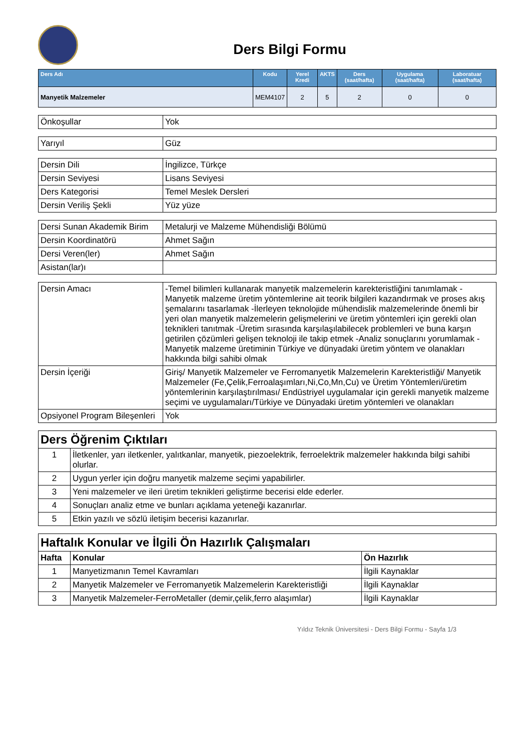Ders Bilgi Formu
| Ders Adı | Kodu | Yerel Kredi | AKTS | Ders (saat/hafta) | Uygulama (saat/hafta) | Laboratuar (saat/hafta) |
| --- | --- | --- | --- | --- | --- | --- |
| Manyetik Malzemeler | MEM4107 | 2 | 5 | 2 | 0 | 0 |
| Önkoşullar | Yok |
| Yarıyıl | Güz |
| Dersin Dili | İngilizce, Türkçe |
| Dersin Seviyesi | Lisans Seviyesi |
| Ders Kategorisi | Temel Meslek Dersleri |
| Dersin Veriliş Şekli | Yüz yüze |
| Dersi Sunan Akademik Birim | Metalurji ve Malzeme Mühendisliği Bölümü |
| Dersin Koordinatörü | Ahmet Sağın |
| Dersi Veren(ler) | Ahmet Sağın |
| Asistan(lar)ı | |
| Dersin Amacı | -Temel bilimleri kullanarak manyetik malzemelerin karekteristliğini tanımlamak -Manyetik malzeme üretim yöntemlerine ait teorik bilgileri kazandırmak ve proses akış şemalarını tasarlamak -İlerleyen teknolojide mühendislik malzemelerinde önemli bir yeri olan manyetik malzemelerin gelişmelerini ve üretim yöntemleri için gerekli olan teknikleri tanıtmak -Üretim sırasında karşılaşılabilecek problemleri ve buna karşın getirilen çözümleri gelişen teknoloji ile takip etmek -Analiz sonuçlarını yorumlamak -Manyetik malzeme üretiminin Türkiye ve dünyadaki üretim yöntem ve olanakları hakkında bilgi sahibi olmak |
| Dersin İçeriği | Giriş/ Manyetik Malzemeler ve Ferromanyetik Malzemelerin Karekteristliği/ Manyetik Malzemeler (Fe,Çelik,Ferroalaşımları,Ni,Co,Mn,Cu) ve Üretim Yöntemleri/üretim yöntemlerinin karşılaştırılması/ Endüstriyel uygulamalar için gerekli manyetik malzeme seçimi ve uygulamaları/Türkiye ve Dünyadaki üretim yöntemleri ve olanakları |
| Opsiyonel Program Bileşenleri | Yok |
| Ders Öğrenim Çıktıları | |
| 1 | İletkenler, yarı iletkenler, yalıtkanlar, manyetik, piezoelektrik, ferroelektrik malzemeler hakkında bilgi sahibi olurlar. |
| 2 | Uygun yerler için doğru manyetik malzeme seçimi yapabilirler. |
| 3 | Yeni malzemeler ve ileri üretim teknikleri geliştirme becerisi elde ederler. |
| 4 | Sonuçları analiz etme ve bunları açıklama yeteneği kazanırlar. |
| 5 | Etkin yazılı ve sözlü iletişim becerisi kazanırlar. |
| Haftalık Konular ve İlgili Ön Hazırlık Çalışmaları | | |
| Hafta | Konular | Ön Hazırlık |
| 1 | Manyetizmanın Temel Kavramları | İlgili Kaynaklar |
| 2 | Manyetik Malzemeler ve Ferromanyetik Malzemelerin Karekteristliği | İlgili Kaynaklar |
| 3 | Manyetik Malzemeler-FerroMetaller (demir,çelik,ferro alaşımlar) | İlgili Kaynaklar |
Yıldız Teknik Üniversitesi - Ders Bilgi Formu - Sayfa 1/3